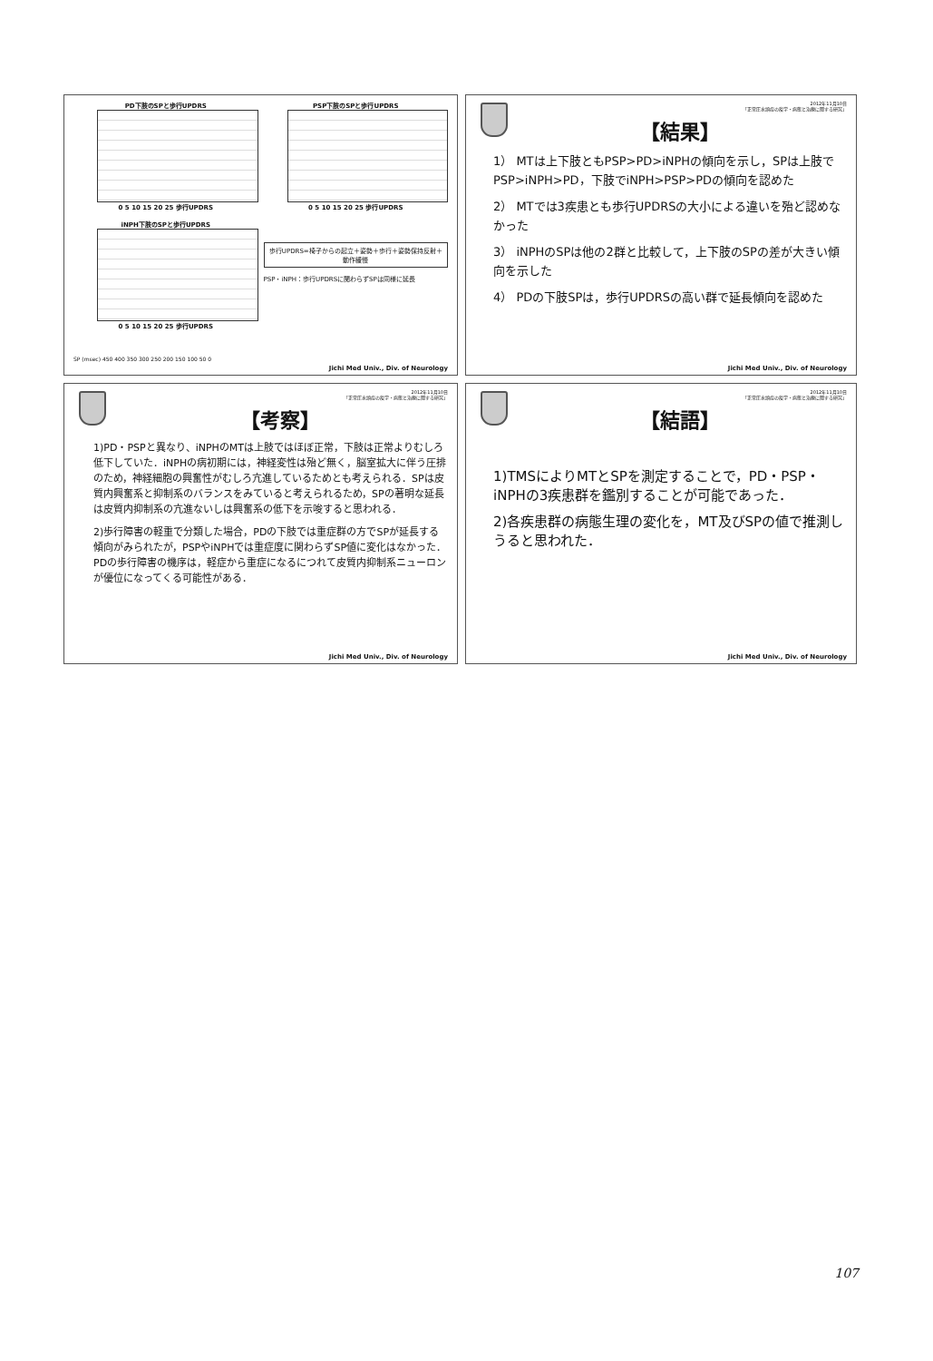PD下肢のSPと歩行UPDRS
0 5 10 15 20 25 歩行UPDRS
PSP下肢のSPと歩行UPDRS
0 5 10 15 20 25 歩行UPDRS
iNPH下肢のSPと歩行UPDRS
0 5 10 15 20 25 歩行UPDRS
歩行UPDRS=椅子からの起立＋姿勢＋歩行＋姿勢保持反射＋動作緩慢
PSP・iNPH：歩行UPDRSに関わらずSPは同様に延長
SP (msec) 450 400 350 300 250 200 150 100 50 0
Jichi Med Univ., Div. of Neurology
2012年11月10日
「正常圧水頭症の疫学・病態と治療に関する研究」
【結果】
1） MTは上下肢ともPSP>PD>iNPHの傾向を示し，SPは上肢でPSP>iNPH>PD，下肢でiNPH>PSP>PDの傾向を認めた
2） MTでは3疾患とも歩行UPDRSの大小による違いを殆ど認めなかった
3） iNPHのSPは他の2群と比較して，上下肢のSPの差が大きい傾向を示した
4） PDの下肢SPは，歩行UPDRSの高い群で延長傾向を認めた
Jichi Med Univ., Div. of Neurology
2012年11月10日
「正常圧水頭症の疫学・病態と治療に関する研究」
【考察】
1)PD・PSPと異なり、iNPHのMTは上肢ではほぼ正常，下肢は正常よりむしろ低下していた．iNPHの病初期には，神経変性は殆ど無く，脳室拡大に伴う圧排のため，神経細胞の興奮性がむしろ亢進しているためとも考えられる．SPは皮質内興奮系と抑制系のバランスをみていると考えられるため，SPの著明な延長は皮質内抑制系の亢進ないしは興奮系の低下を示唆すると思われる．
2)歩行障害の軽重で分類した場合，PDの下肢では重症群の方でSPが延長する傾向がみられたが，PSPやiNPHでは重症度に関わらずSP値に変化はなかった．PDの歩行障害の機序は，軽症から重症になるにつれて皮質内抑制系ニューロンが優位になってくる可能性がある．
Jichi Med Univ., Div. of Neurology
2012年11月10日
「正常圧水頭症の疫学・病態と治療に関する研究」
【結語】
1)TMSによりMTとSPを測定することで，PD・PSP・iNPHの3疾患群を鑑別することが可能であった．
2)各疾患群の病態生理の変化を，MT及びSPの値で推測しうると思われた．
Jichi Med Univ., Div. of Neurology
107